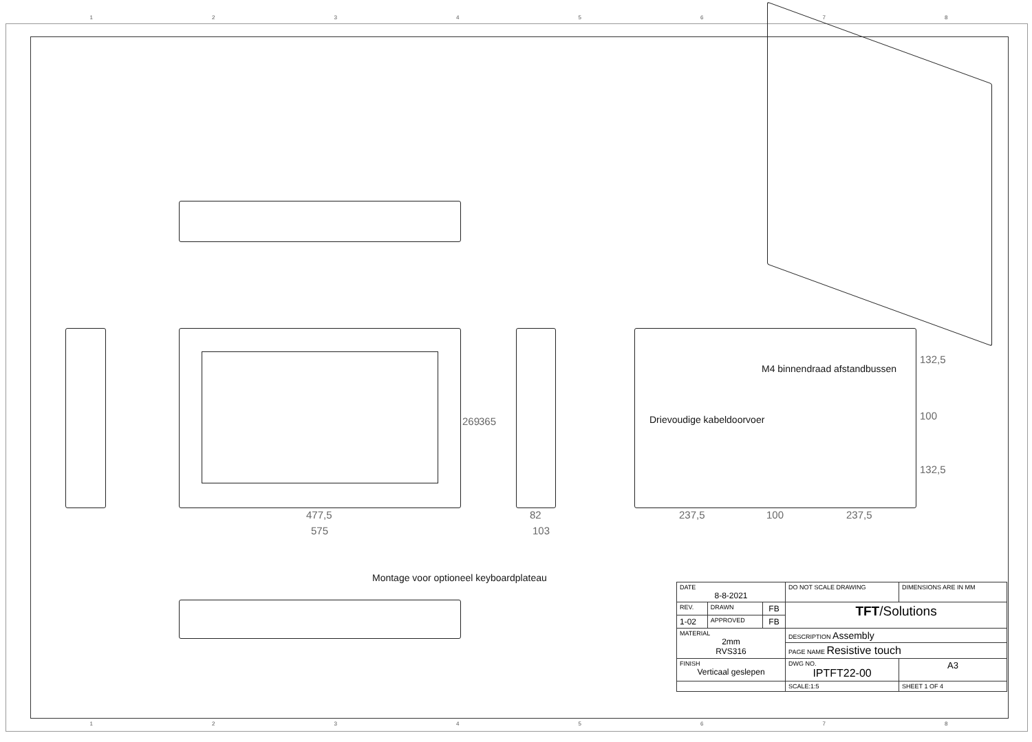1 2 3 4 5 6 7 8
477,5
575
269 365
82
103
237,5 100 237,5
132,5
100
132,5
M4 binnendraad afstandbussen
Drievoudige kabeldoorvoer
Montage voor optioneel keyboardplateau
| DATE 8-8-2021 | | | DO NOT SCALE DRAWING | DIMENSIONS ARE IN MM | |
| REV. | DRAWN | FB | TFT /Solutions | | |
| 1-02 | APPROVED | FB | | | |
| MATERIAL 2mm RVS316 | | | DESCRIPTION Assembly | | |
| | | | PAGE NAME Resistive touch | | |
| FINISH Verticaal geslepen | | | DWG NO. IPTFT22-00 | | A3 |
| | | | SCALE:1:5 | | SHEET 1 OF 4 |
1 2 3 4 5 6 7 8